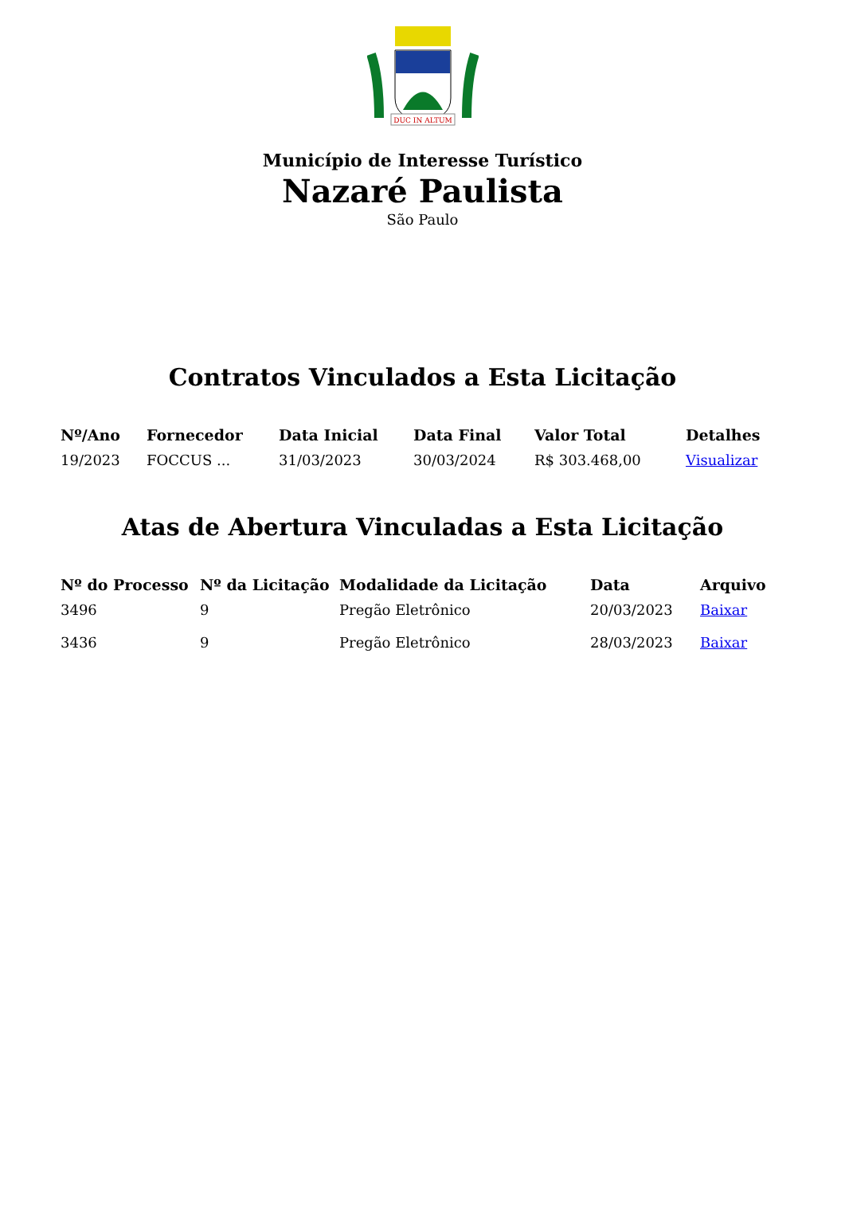DUC IN ALTUM
Município de Interesse Turístico
Nazaré Paulista
São Paulo
Contratos Vinculados a Esta Licitação
| Nº/Ano | Fornecedor | Data Inicial | Data Final | Valor Total | Detalhes |
| --- | --- | --- | --- | --- | --- |
| 19/2023 | FOCCUS ... | 31/03/2023 | 30/03/2024 | R$ 303.468,00 | Visualizar |
Atas de Abertura Vinculadas a Esta Licitação
| Nº do Processo | Nº da Licitação | Modalidade da Licitação | Data | Arquivo |
| --- | --- | --- | --- | --- |
| 3496 | 9 | Pregão Eletrônico | 20/03/2023 | Baixar |
| 3436 | 9 | Pregão Eletrônico | 28/03/2023 | Baixar |